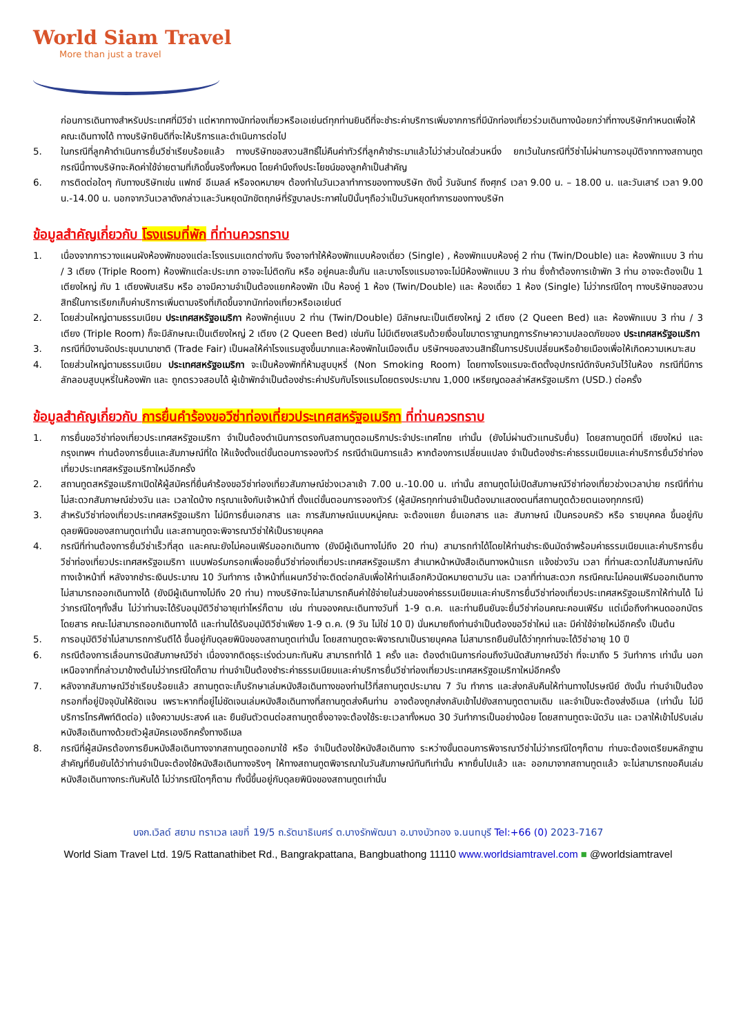World Siam Travel
More than just a travel
ก่อนการเดินทางสำหรับประเทศที่มีวีซ่า แต่หากทางนักท่องเที่ยวหรือเอเย่นต์ทุกท่านยินดีที่จะชำระค่าบริการเพิ่มจากการที่มีนักท่องเที่ยวร่วมเดินทางน้อยกว่าที่ทางบริษัทกำหนดเพื่อให้คณะเดินทางได้ ทางบริษัทยินดีที่จะให้บริการและดำเนินการต่อไป
5. ในกรณีที่ลูกค้าดำเนินการยื่นวีซ่าเรียบร้อยแล้ว ทางบริษัทขอสงวนสิทธิ์ไม่คืนค่าทัวร์ที่ลูกค้าชำระมาแล้วไม่ว่าส่วนใดส่วนหนึ่ง ยกเว้นในกรณีที่วีซ่าไม่ผ่านการอนุมัติจากทางสถานทูต กรณีนี้ทางบริษัทจะคิดค่าใช้จ่ายตามที่เกิดขึ้นจริงทั้งหมด โดยคำนึงถึงประโยชน์ของลูกค้าเป็นสำคัญ
6. การติดต่อใดๆ กับทางบริษัทเช่น แฟกซ์ อีเมลล์ หรือจดหมายฯ ต้องทำในวันเวลาทำการของทางบริษัท ดังนี้ วันจันทร์ ถึงศุกร์ เวลา 9.00 น. – 18.00 น. และวันเสาร์ เวลา 9.00 น.-14.00 น. นอกจากวันเวลาดังกล่าวและวันหยุดนักขัตฤกษ์ที่รัฐบาลประกาศในปีนั้นๆถือว่าเป็นวันหยุดทำการของทางบริษัท
ข้อมูลสำคัญเกี่ยวกับ โรงแรมที่พัก ที่ท่านควรทราบ
1. เนื่องจากการวางแผนผังห้องพักของแต่ละโรงแรมแตกต่างกัน จึงอาจทำให้ห้องพักแบบห้องเดี่ยว (Single) , ห้องพักแบบห้องคู่ 2 ท่าน (Twin/Double) และ ห้องพักแบบ 3 ท่าน / 3 เตียง (Triple Room) ห้องพักแต่ละประเภท อาจจะไม่ติดกัน หรือ อยู่คนละชั้นกัน และบางโรงแรมอาจจะไม่มีห้องพักแบบ 3 ท่าน ซึ่งถ้าต้องการเข้าพัก 3 ท่าน อาจจะต้องเป็น 1 เตียงใหญ่ กับ 1 เตียงพับเสริม หรือ อาจมีความจำเป็นต้องแยกห้องพัก เป็น ห้องคู่ 1 ห้อง (Twin/Double) และ ห้องเดี่ยว 1 ห้อง (Single) ไม่ว่ากรณีใดๆ ทางบริษัทขอสงวนสิทธิ์ในการเรียกเก็บค่าบริการเพิ่มตามจริงที่เกิดขึ้นจากนักท่องเที่ยวหรือเอเย่นต์
2. โดยส่วนใหญ่ตามธรรมเนียม ประเทศสหรัฐอเมริกา ห้องพักคู่แบบ 2 ท่าน (Twin/Double) มีลักษณะเป็นเตียงใหญ่ 2 เตียง (2 Queen Bed) และ ห้องพักแบบ 3 ท่าน / 3 เตียง (Triple Room) ก็จะมีลักษณะเป็นเตียงใหญ่ 2 เตียง (2 Queen Bed) เช่นกัน ไม่มีเตียงเสริมด้วยเงื่อนไขมาตราฐานกฎการรักษาความปลอดภัยของ ประเทศสหรัฐอเมริกา
3. กรณีที่มีงานจัดประชุมนานาชาติ (Trade Fair) เป็นผลให้ค่าโรงแรมสูงขึ้นมากและห้องพักในเมืองเต็ม บริษัทฯขอสงวนสิทธิ์ในการปรับเปลี่ยนหรือย้ายเมืองเพื่อให้เกิดความเหมาะสม
4. โดยส่วนใหญ่ตามธรรมเนียม ประเทศสหรัฐอเมริกา จะเป็นห้องพักที่ห้ามสูบบุหรี่ (Non Smoking Room) โดยทางโรงแรมจะติดตั้งอุปกรณ์ดักจับควันไว้ในห้อง กรณีที่มีการลักลอบสูบบุหรี่ในห้องพัก และ ถูกตรวจสอบได้ ผู้เข้าพักจำเป็นต้องชำระค่าปรับกับโรงแรมโดยตรงประมาณ 1,000 เหรียญดอลล่าห์สหรัฐอเมริกา (USD.) ต่อครั้ง
ข้อมูลสำคัญเกี่ยวกับ การยื่นคำร้องขอวีซ่าท่องเที่ยวประเทศสหรัฐอเมริกา ที่ท่านควรทราบ
1. การยื่นขอวีซ่าท่องเที่ยวประเทศสหรัฐอเมริกา จำเป็นต้องดำเนินการตรงกับสถานทูตอเมริกาประจำประเทศไทย เท่านั้น (ยังไม่ผ่านตัวแทนรับยื่น) โดยสถานทูตมีที่ เชียงใหม่ และ กรุงเทพฯ ท่านต้องการยื่นและสัมภาษณ์ที่ใด ให้แจ้งตั้งแต่ขั้นตอนการจองทัวร์ กรณีดำเนินการแล้ว หากต้องการเปลี่ยนแปลง จำเป็นต้องชำระค่าธรรมเนียมและค่าบริการยื่นวีซ่าท่องเที่ยวประเทศสหรัฐอเมริกาใหม่อีกครั้ง
2. สถานทูตสหรัฐอเมริกาเปิดให้ผู้สมัครที่ยื่นคำร้องขอวีซ่าท่องเที่ยวสัมภาษณ์ช่วงเวลาเช้า 7.00 น.-10.00 น. เท่านั้น สถานทูตไม่เปิดสัมภาษณ์วีซ่าท่องเที่ยวช่วงเวลาบ่าย กรณีที่ท่านไม่สะดวกสัมภาษณ์ช่วงวัน และ เวลาใดบ้าง กรุณาแจ้งกับเจ้าหน้าที่ ตั้งแต่ขั้นตอนการจองทัวร์ (ผู้สมัครทุกท่านจำเป็นต้องมาแสดงตนที่สถานทูตด้วยตนเองทุกกรณี)
3. สำหรับวีซ่าท่องเที่ยวประเทศสหรัฐอเมริกา ไม่มีการยื่นเอกสาร และ การสัมภาษณ์แบบหมู่คณะ จะต้องแยก ยื่นเอกสาร และ สัมภาษณ์ เป็นครอบครัว หรือ รายบุคคล ขึ้นอยู่กับดุลยพินิจของสถานทูตเท่านั้น และสถานทูตจะพิจารณาวีซ่าให้เป็นรายบุคคล
4. กรณีที่ท่านต้องการยื่นวีซ่าเร็วที่สุด และคณะยังไม่คอนเฟิร์มออกเดินทาง (ยังมีผู้เดินทางไม่ถึง 20 ท่าน) สามารถทำได้โดยให้ท่านชำระเงินมัดจำพร้อมค่าธรรมเนียมและค่าบริการยื่นวีซ่าท่องเที่ยวประเทศสหรัฐอเมริกา แบบฟอร์มกรอกเพื่อขอยื่นวีซ่าท่องเที่ยวประเทศสหรัฐอเมริกา สำเนาหน้าหนังสือเดินทางหน้าแรก แจ้งช่วงวัน เวลา ที่ท่านสะดวกไปสัมภาษณ์กับทางเจ้าหน้าที่ หลังจากชำระเงินประมาณ 10 วันทำการ เจ้าหน้าที่แผนกวีซ่าจะติดต่อกลับเพื่อให้ท่านเลือกคิวนัดหมายตามวัน และ เวลาที่ท่านสะดวก กรณีคณะไม่คอนเฟิร์มออกเดินทาง ไม่สามารถออกเดินทางได้ (ยังมีผู้เดินทางไม่ถึง 20 ท่าน) ทางบริษัทจะไม่สามารถคืนค่าใช้จ่ายในส่วนของค่าธรรมเนียมและค่าบริการยื่นวีซ่าท่องเที่ยวประเทศสหรัฐอเมริกาให้ท่านได้ ไม่ว่ากรณีใดๆทั้งสิ้น ไม่ว่าท่านจะได้รับอนุมัติวีซ่าอายุเท่าไหร่ก็ตาม เช่น ท่านจองคณะเดินทางวันที่ 1-9 ต.ค. และท่านยืนยันจะยื่นวีซ่าก่อนคณะคอนเฟิร์ม แต่เมื่อถึงกำหนดออกบัตรโดยสาร คณะไม่สามารถออกเดินทางได้ และท่านได้รับอนุมัติวีซ่าเพียง 1-9 ต.ค. (9 วัน ไม่ใช่ 10 ปี) นั่นหมายถึงท่านจำเป็นต้องขอวีซ่าใหม่ และ มีค่าใช้จ่ายใหม่อีกครั้ง เป็นต้น
5. การอนุมัติวีซ่าไม่สามารถการันตีได้ ขึ้นอยู่กับดุลยพินิจของสถานทูตเท่านั้น โดยสถานทูตจะพิจารณาเป็นรายบุคคล ไม่สามารถยืนยันได้ว่าทุกท่านจะได้วีซ่าอายุ 10 ปี
6. กรณีต้องการเลื่อนการนัดสัมภาษณ์วีซ่า เนื่องจากติดธุระเร่งด่วนกะทันหัน สามารถทำได้ 1 ครั้ง และ ต้องดำเนินการก่อนถึงวันนัดสัมภาษณ์วีซ่า ที่จะมาถึง 5 วันทำการ เท่านั้น นอกเหนือจากที่กล่าวมาข้างต้นไม่ว่ากรณีใดก็ตาม ท่านจำเป็นต้องชำระค่าธรรมเนียมและค่าบริการยื่นวีซ่าท่องเที่ยวประเทศสหรัฐอเมริกาใหม่อีกครั้ง
7. หลังจากสัมภาษณ์วีซ่าเรียบร้อยแล้ว สถานทูตจะเก็บรักษาเล่มหนังสือเดินทางของท่านไว้ที่สถานทูตประมาณ 7 วัน ทำการ และส่งกลับคืนให้ท่านทางไปรษณีย์ ดังนั้น ท่านจำเป็นต้องกรอกที่อยู่ปัจจุบันให้ชัดเจน เพราะหากที่อยู่ไม่ชัดเจนเล่มหนังสือเดินทางที่สถานทูตส่งคืนท่าน อาจต้องถูกส่งกลับเข้าไปยังสถานทูตตามเดิม และจำเป็นจะต้องส่งอีเมล (เท่านั้น ไม่มีบริการโทรศัพท์ติดต่อ) แจ้งความประสงค์ และ ยืนยันตัวตนต่อสถานทูตซึ่งอาจจะต้องใช้ระยะเวลาทั้งหมด 30 วันทำการเป็นอย่างน้อย โดยสถานทูตจะนัดวัน และ เวลาให้เข้าไปรับเล่มหนังสือเดินทางด้วยตัวผู้สมัครเองอีกครั้งทางอีเมล
8. กรณีที่ผู้สมัครต้องการยืมหนังสือเดินทางจากสถานทูตออกมาใช้ หรือ จำเป็นต้องใช้หนังสือเดินทาง ระหว่างขั้นตอนการพิจารณาวีซ่าไม่ว่ากรณีใดๆก็ตาม ท่านจะต้องเตรียมหลักฐานสำคัญที่ยืนยันได้ว่าท่านจำเป็นจะต้องใช้หนังสือเดินทางจริงๆ ให้ทางสถานทูตพิจารณาในวันสัมภาษณ์ทันทีเท่านั้น หากยื่นไปแล้ว และ ออกมาจากสถานทูตแล้ว จะไม่สามารถขอคืนเล่มหนังสือเดินทางกระทันหันได้ ไม่ว่ากรณีใดๆก็ตาม ทั้งนี้ขึ้นอยู่กับดุลยพินิจของสถานทูตเท่านั้น
บจก.เวิลด์ สยาม ทราเวล เลขที่ 19/5 ถ.รัตนาธิเบศร์ ต.บางรักพัฒนา อ.บางบัวทอง จ.นนทบุรี Tel:+66 (0) 2023-7167
World Siam Travel Ltd. 19/5 Rattanathibet Rd., Bangrakpattana, Bangbuathong 11110 www.worldsiamtravel.com ■ @worldsiamtravel